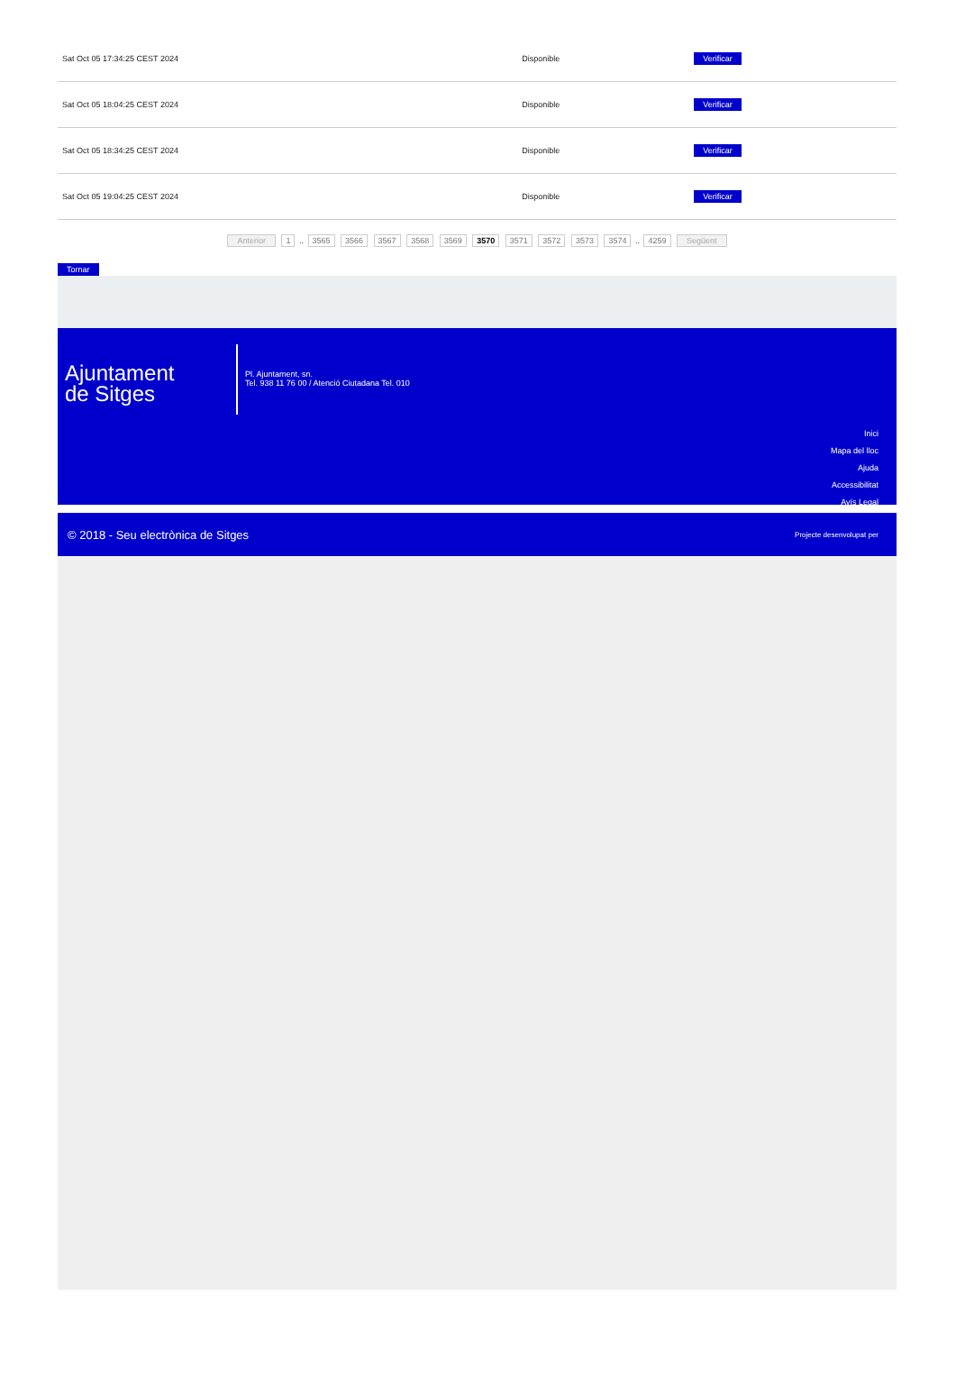| Sat Oct 05 17:34:25 CEST 2024 | Disponible | Verificar |
| Sat Oct 05 18:04:25 CEST 2024 | Disponible | Verificar |
| Sat Oct 05 18:34:25 CEST 2024 | Disponible | Verificar |
| Sat Oct 05 19:04:25 CEST 2024 | Disponible | Verificar |
Anterior 1 .. 3565 3566 3567 3568 3569 3570 3571 3572 3573 3574 .. 4259 Següent
Tornar
Ajuntament
de Sitges
Pl. Ajuntament, sn.
Tel. 938 11 76 00 / Atenció Ciutadana Tel. 010
Inici
Mapa del lloc
Ajuda
Accessibilitat
Avís Legal
© 2018 - Seu electrònica de Sitges Projecte desenvolupat per